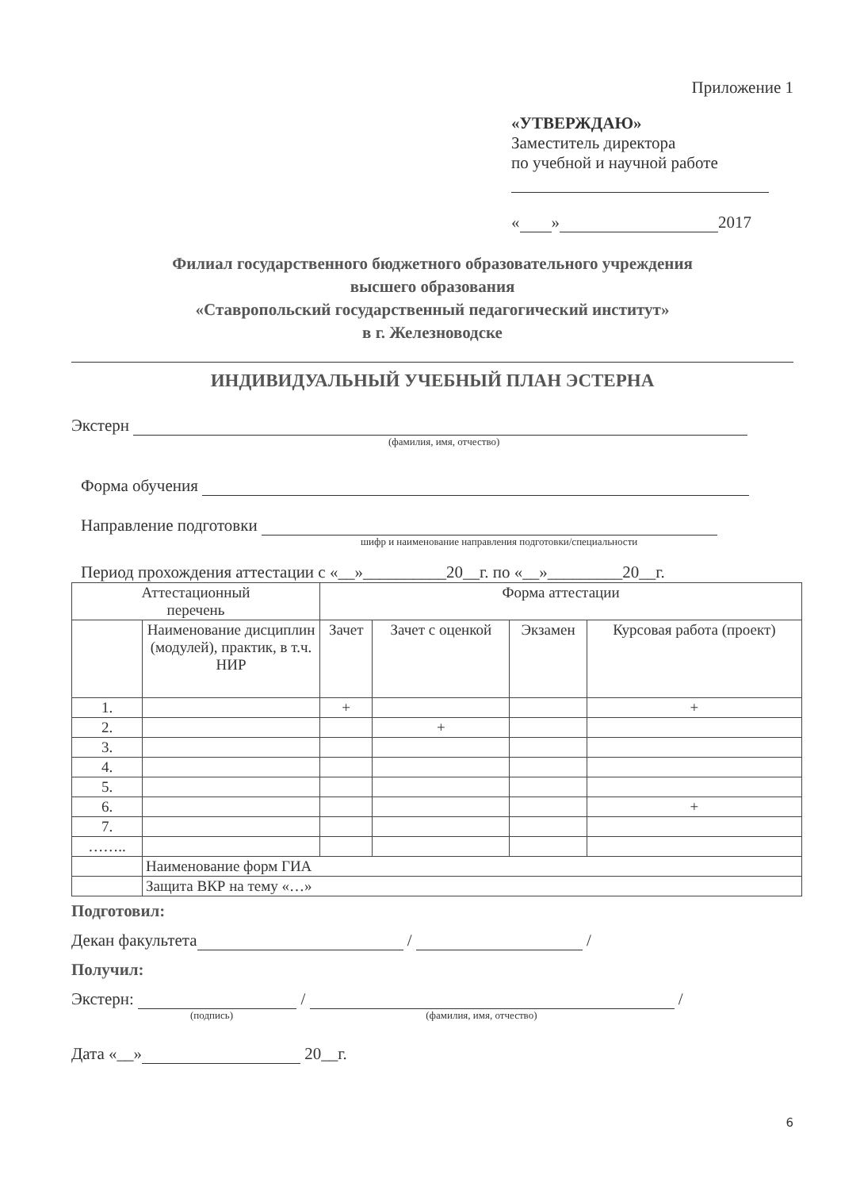Приложение 1
«УТВЕРЖДАЮ»
Заместитель директора
по учебной и научной работе
« » 2017
Филиал государственного бюджетного образовательного учреждения
высшего образования
«Ставропольский государственный педагогический институт»
в г. Железноводске
ИНДИВИДУАЛЬНЫЙ УЧЕБНЫЙ ПЛАН ЭСТЕРНА
Экстерн
(фамилия, имя, отчество)
Форма обучения
Направление подготовки
шифр и наименование направления подготовки/специальности
Период прохождения аттестации с «__»__________20__г. по «__»_________20__г.
| Аттестационный перечень | | Форма аттестации | | | |
| --- | --- | --- | --- | --- | --- |
| | Наименование дисциплин (модулей), практик, в т.ч. НИР | Зачет | Зачет с оценкой | Экзамен | Курсовая работа (проект) |
| 1. | | + | | | + |
| 2. | | | + | | |
| 3. | | | | | |
| 4. | | | | | |
| 5. | | | | | |
| 6. | | | | | + |
| 7. | | | | | |
| …….. | | | | | |
| | Наименование форм ГИА | | | | |
| | Защита ВКР на тему «…» | | | | |
Подготовил:
Декан факультета / /
Получил:
Экстерн: / /
(подпись) (фамилия, имя, отчество)
Дата «__» 20__г.
6